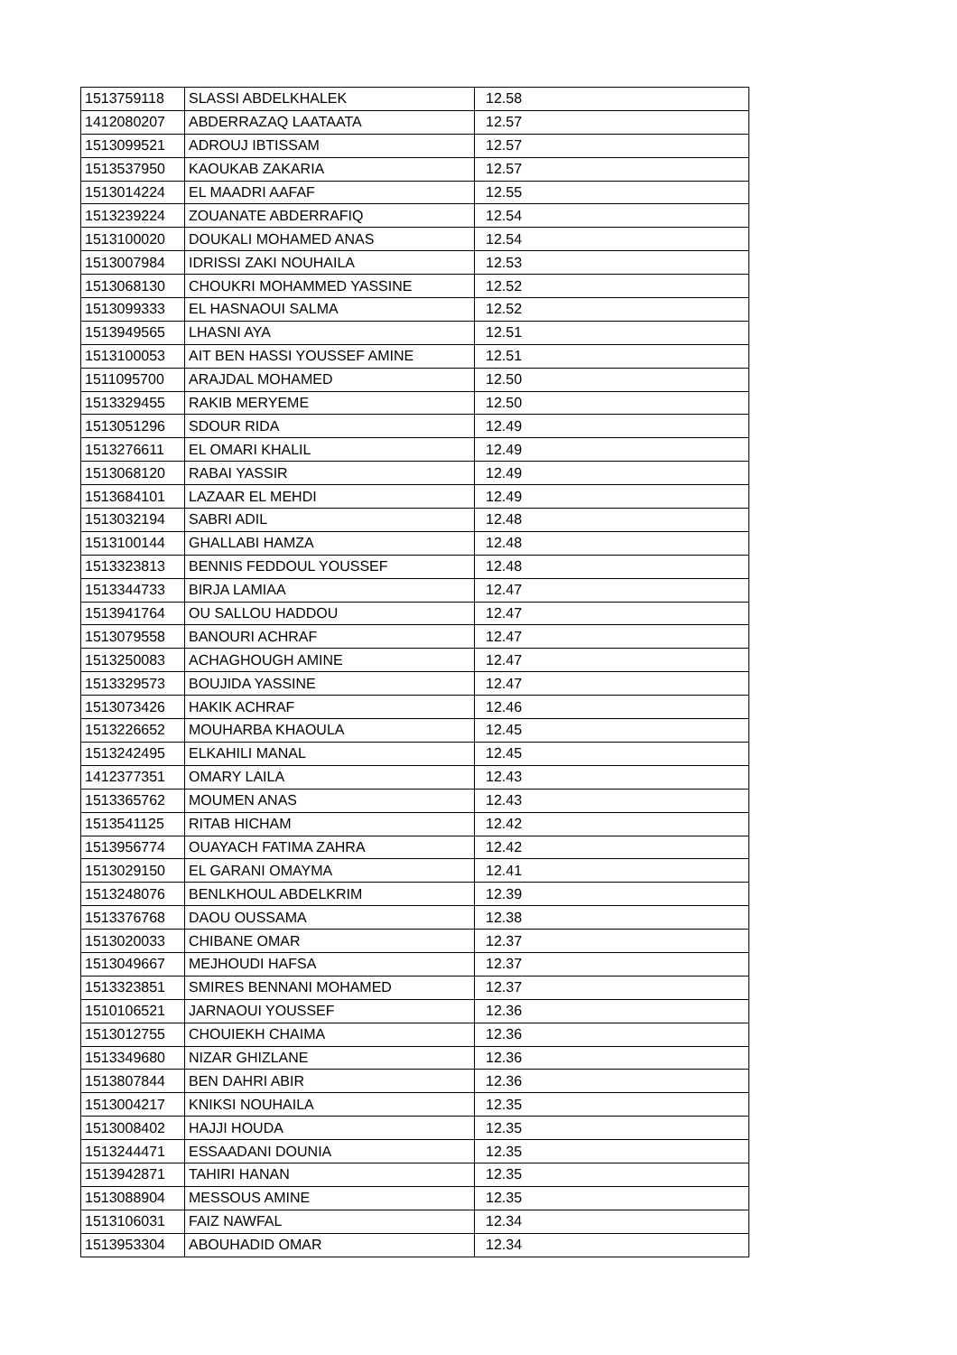| 1513759118 | SLASSI ABDELKHALEK | 12.58 |
| 1412080207 | ABDERRAZAQ LAATAATA | 12.57 |
| 1513099521 | ADROUJ IBTISSAM | 12.57 |
| 1513537950 | KAOUKAB ZAKARIA | 12.57 |
| 1513014224 | EL MAADRI AAFAF | 12.55 |
| 1513239224 | ZOUANATE ABDERRAFIQ | 12.54 |
| 1513100020 | DOUKALI MOHAMED ANAS | 12.54 |
| 1513007984 | IDRISSI ZAKI NOUHAILA | 12.53 |
| 1513068130 | CHOUKRI MOHAMMED YASSINE | 12.52 |
| 1513099333 | EL HASNAOUI SALMA | 12.52 |
| 1513949565 | LHASNI AYA | 12.51 |
| 1513100053 | AIT BEN HASSI YOUSSEF AMINE | 12.51 |
| 1511095700 | ARAJDAL MOHAMED | 12.50 |
| 1513329455 | RAKIB MERYEME | 12.50 |
| 1513051296 | SDOUR RIDA | 12.49 |
| 1513276611 | EL OMARI KHALIL | 12.49 |
| 1513068120 | RABAI YASSIR | 12.49 |
| 1513684101 | LAZAAR EL MEHDI | 12.49 |
| 1513032194 | SABRI ADIL | 12.48 |
| 1513100144 | GHALLABI HAMZA | 12.48 |
| 1513323813 | BENNIS FEDDOUL YOUSSEF | 12.48 |
| 1513344733 | BIRJA LAMIAA | 12.47 |
| 1513941764 | OU SALLOU HADDOU | 12.47 |
| 1513079558 | BANOURI ACHRAF | 12.47 |
| 1513250083 | ACHAGHOUGH AMINE | 12.47 |
| 1513329573 | BOUJIDA YASSINE | 12.47 |
| 1513073426 | HAKIK ACHRAF | 12.46 |
| 1513226652 | MOUHARBA KHAOULA | 12.45 |
| 1513242495 | ELKAHILI MANAL | 12.45 |
| 1412377351 | OMARY LAILA | 12.43 |
| 1513365762 | MOUMEN ANAS | 12.43 |
| 1513541125 | RITAB HICHAM | 12.42 |
| 1513956774 | OUAYACH FATIMA ZAHRA | 12.42 |
| 1513029150 | EL GARANI OMAYMA | 12.41 |
| 1513248076 | BENLKHOUL ABDELKRIM | 12.39 |
| 1513376768 | DAOU OUSSAMA | 12.38 |
| 1513020033 | CHIBANE OMAR | 12.37 |
| 1513049667 | MEJHOUDI HAFSA | 12.37 |
| 1513323851 | SMIRES BENNANI MOHAMED | 12.37 |
| 1510106521 | JARNAOUI YOUSSEF | 12.36 |
| 1513012755 | CHOUIEKH CHAIMA | 12.36 |
| 1513349680 | NIZAR GHIZLANE | 12.36 |
| 1513807844 | BEN DAHRI ABIR | 12.36 |
| 1513004217 | KNIKSI NOUHAILA | 12.35 |
| 1513008402 | HAJJI HOUDA | 12.35 |
| 1513244471 | ESSAADANI DOUNIA | 12.35 |
| 1513942871 | TAHIRI HANAN | 12.35 |
| 1513088904 | MESSOUS AMINE | 12.35 |
| 1513106031 | FAIZ NAWFAL | 12.34 |
| 1513953304 | ABOUHADID OMAR | 12.34 |